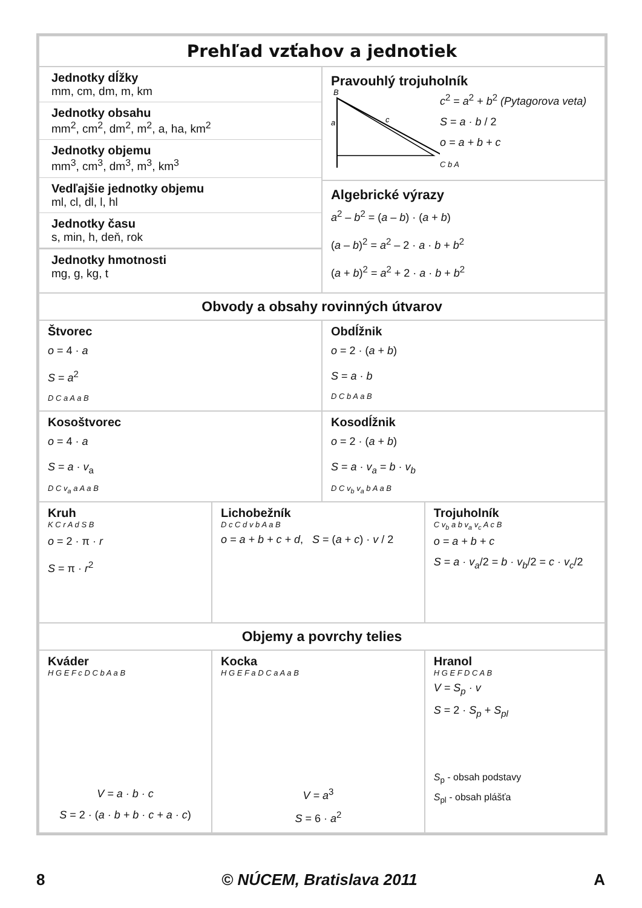| Prehľad vzťahov a jednotiek | | | |
| Jednotky dĺžky mm, cm, dm, m, km Jednotky obsahu mm<sup>2</sup>, cm<sup>2</sup>, dm<sup>2</sup>, m<sup>2</sup>, a, ha, km<sup>2</sup> Jednotky objemu mm<sup>3</sup>, cm<sup>3</sup>, dm<sup>3</sup>, m<sup>3</sup>, km<sup>3</sup> Vedľajšie jednotky objemu ml, cl, dl, l, hl Jednotky času s, min, h, deň, rok Jednotky hmotnosti mg, g, kg, t | | Pravouhlý trojuholník B a c c<sup>2</sup> = a<sup>2</sup> + b<sup>2</sup> (Pytagorova veta) S = a · b / 2 o = a + b + c C b A Algebrické výrazy a<sup>2</sup> – b<sup>2</sup> = ( a – b ) · ( a + b ) ( a – b )<sup>2</sup> = a<sup>2</sup> – 2 · a · b + b<sup>2</sup> ( a + b )<sup>2</sup> = a<sup>2</sup> + 2 · a · b + b<sup>2</sup> | |
| Obvody a obsahy rovinných útvarov | | | |
| Štvorec o = 4 · a S = a<sup>2</sup> D C a A a B | | Obdĺžnik o = 2 · ( a + b ) S = a · b D C b A a B | |
| Kosoštvorec o = 4 · a S = a · v<sub>a</sub> D C v<sub>a</sub> a A a B | | Kosodĺžnik o = 2 · ( a + b ) S = a · v<sub>a</sub> = b · v<sub>b</sub> D C v<sub>b</sub> v<sub>a</sub> b A a B | |
| Kruh K C r A d S B o = 2 · π · r S = π · r<sup>2</sup> | Lichobežník D c C d v b A a B o = a + b + c + d , S = ( a + c ) · v / 2 | | Trojuholník C v<sub>b</sub> a b v<sub>a</sub> v<sub>c</sub> A c B o = a + b + c S = a · v<sub>a</sub> /2 = b · v<sub>b</sub> /2 = c · v<sub>c</sub> /2 |
| Objemy a povrchy telies | | | |
| Kváder H G E F c D C b A a B V = a · b · c S = 2 · ( a · b + b · c + a · c ) | Kocka H G E F a D C a A a B V = a<sup>3</sup> S = 6 · a<sup>2</sup> | | Hranol H G E F D C A B V = S<sub>p</sub> · v S = 2 · S<sub>p</sub> + S<sub>pl</sub> S<sub>p</sub> - obsah podstavy S<sub>pl</sub> - obsah plášťa |
8 © NÚCEM, Bratislava 2011 A